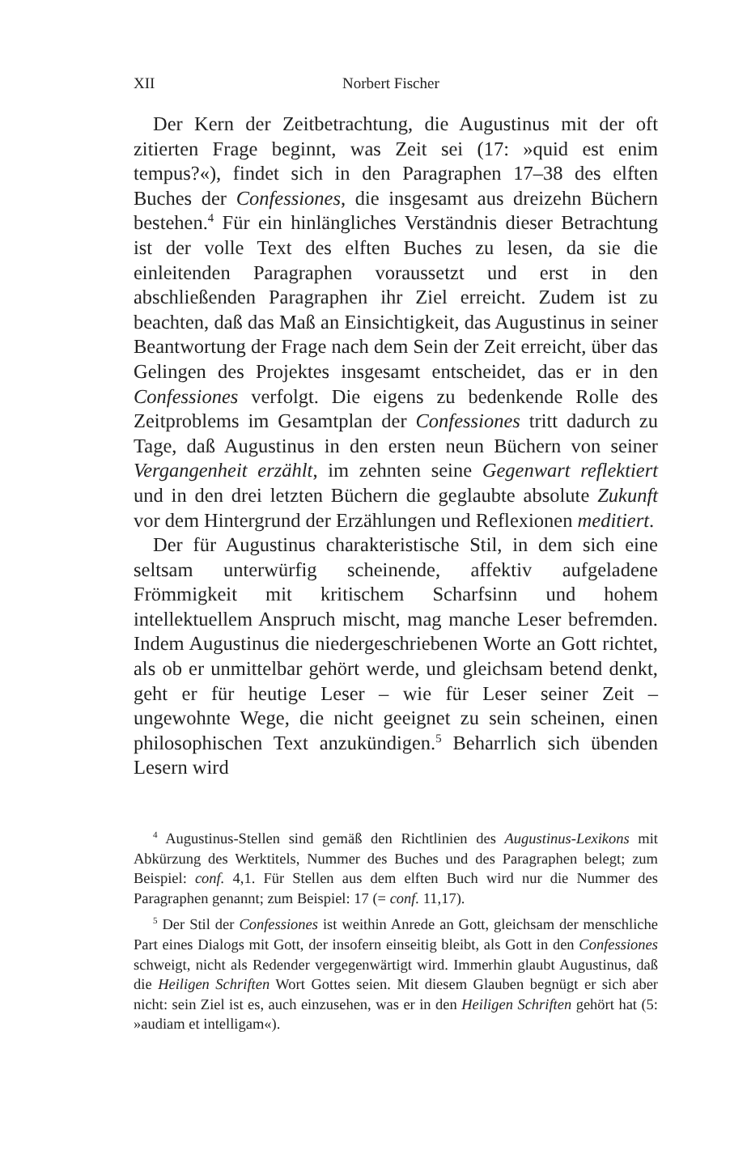XII Norbert Fischer
Der Kern der Zeitbetrachtung, die Augustinus mit der oft zitierten Frage beginnt, was Zeit sei (17: »quid est enim tempus?«), findet sich in den Paragraphen 17–38 des elften Buches der Confessiones, die insgesamt aus dreizehn Büchern bestehen.<sup>4</sup> Für ein hinlängliches Verständnis dieser Betrachtung ist der volle Text des elften Buches zu lesen, da sie die einleitenden Paragraphen voraussetzt und erst in den abschließenden Paragraphen ihr Ziel erreicht. Zudem ist zu beachten, daß das Maß an Einsichtigkeit, das Augustinus in seiner Beantwortung der Frage nach dem Sein der Zeit erreicht, über das Gelingen des Projektes insgesamt entscheidet, das er in den Confessiones verfolgt. Die eigens zu bedenkende Rolle des Zeitproblems im Gesamtplan der Confessiones tritt dadurch zu Tage, daß Augustinus in den ersten neun Büchern von seiner Vergangenheit erzählt, im zehnten seine Gegenwart reflektiert und in den drei letzten Büchern die geglaubte absolute Zukunft vor dem Hintergrund der Erzählungen und Reflexionen meditiert.
Der für Augustinus charakteristische Stil, in dem sich eine seltsam unterwürfig scheinende, affektiv aufgeladene Frömmigkeit mit kritischem Scharfsinn und hohem intellektuellem Anspruch mischt, mag manche Leser befremden. Indem Augustinus die niedergeschriebenen Worte an Gott richtet, als ob er unmittelbar gehört werde, und gleichsam betend denkt, geht er für heutige Leser – wie für Leser seiner Zeit – ungewohnte Wege, die nicht geeignet zu sein scheinen, einen philosophischen Text anzukündigen.<sup>5</sup> Beharrlich sich übenden Lesern wird
<sup>4</sup> Augustinus-Stellen sind gemäß den Richtlinien des Augustinus-Lexikons mit Abkürzung des Werktitels, Nummer des Buches und des Paragraphen belegt; zum Beispiel: conf. 4,1. Für Stellen aus dem elften Buch wird nur die Nummer des Paragraphen genannt; zum Beispiel: 17 (= conf. 11,17).
<sup>5</sup> Der Stil der Confessiones ist weithin Anrede an Gott, gleichsam der menschliche Part eines Dialogs mit Gott, der insofern einseitig bleibt, als Gott in den Confessiones schweigt, nicht als Redender vergegenwärtigt wird. Immerhin glaubt Augustinus, daß die Heiligen Schriften Wort Gottes seien. Mit diesem Glauben begnügt er sich aber nicht: sein Ziel ist es, auch einzusehen, was er in den Heiligen Schriften gehört hat (5: »audiam et intelligam«).